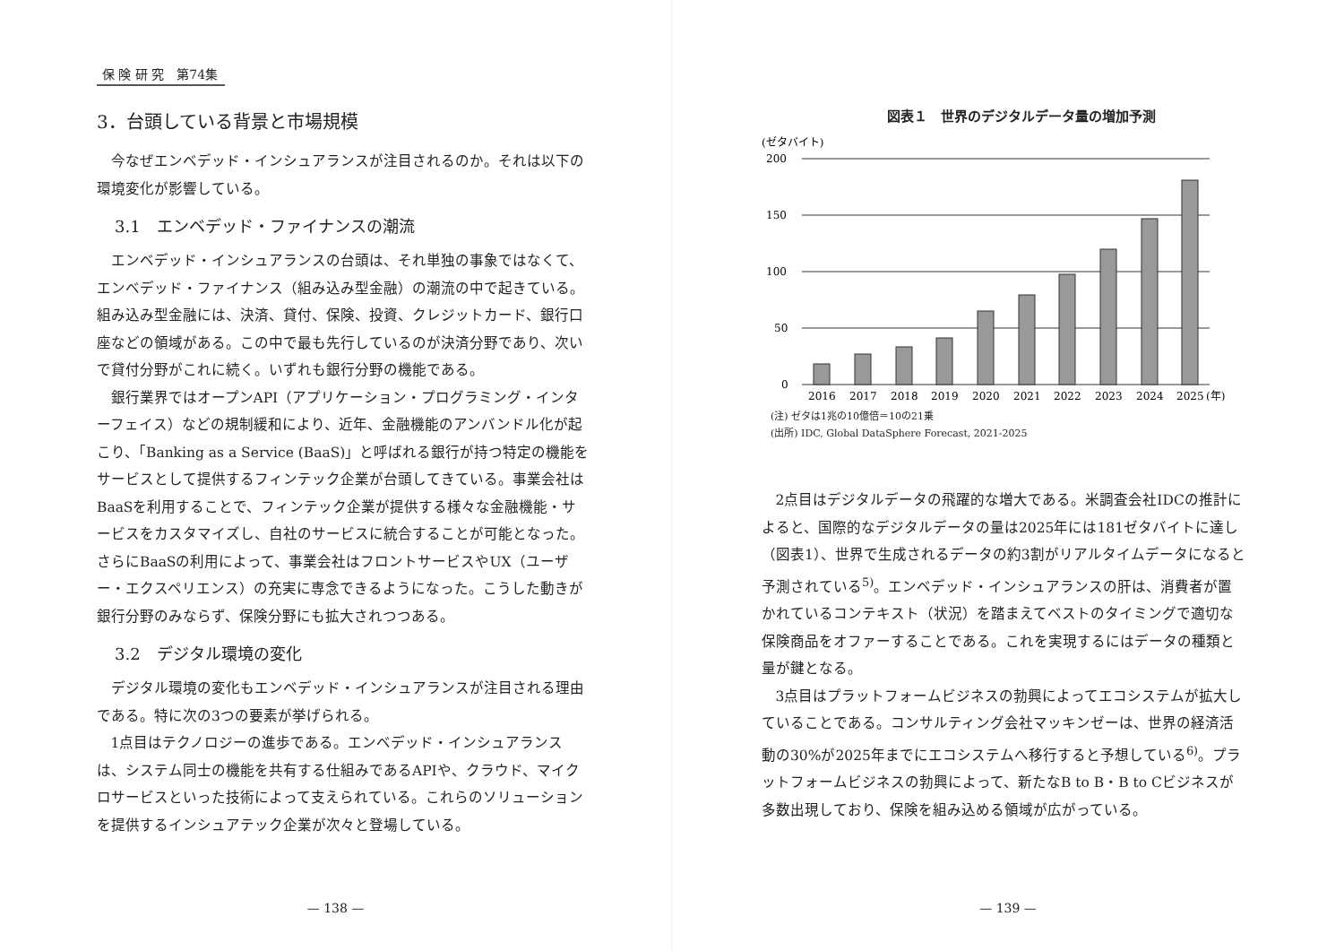保 険 研 究　第74集
3．台頭している背景と市場規模
今なぜエンベデッド・インシュアランスが注目されるのか。それは以下の環境変化が影響している。
3.1　エンベデッド・ファイナンスの潮流
エンベデッド・インシュアランスの台頭は、それ単独の事象ではなくて、エンベデッド・ファイナンス（組み込み型金融）の潮流の中で起きている。組み込み型金融には、決済、貸付、保険、投資、クレジットカード、銀行口座などの領域がある。この中で最も先行しているのが決済分野であり、次いで貸付分野がこれに続く。いずれも銀行分野の機能である。
銀行業界ではオープンAPI（アプリケーション・プログラミング・インターフェイス）などの規制緩和により、近年、金融機能のアンバンドル化が起こり、「Banking as a Service (BaaS)」と呼ばれる銀行が持つ特定の機能をサービスとして提供するフィンテック企業が台頭してきている。事業会社はBaaSを利用することで、フィンテック企業が提供する様々な金融機能・サービスをカスタマイズし、自社のサービスに統合することが可能となった。さらにBaaSの利用によって、事業会社はフロントサービスやUX（ユーザー・エクスペリエンス）の充実に専念できるようになった。こうした動きが銀行分野のみならず、保険分野にも拡大されつつある。
3.2　デジタル環境の変化
デジタル環境の変化もエンベデッド・インシュアランスが注目される理由である。特に次の3つの要素が挙げられる。
1点目はテクノロジーの進歩である。エンベデッド・インシュアランスは、システム同士の機能を共有する仕組みであるAPIや、クラウド、マイクロサービスといった技術によって支えられている。これらのソリューションを提供するインシュアテック企業が次々と登場している。
— 138 —
図表１　世界のデジタルデータ量の増加予測
(ゼタバイト)
200
150
100
50
0
2016
2017
2018
2019
2020
2021
2022
2023
2024
2025
(年)
(注) ゼタは1兆の10億倍＝10の21乗
(出所) IDC, Global DataSphere Forecast, 2021-2025
2点目はデジタルデータの飛躍的な増大である。米調査会社IDCの推計によると、国際的なデジタルデータの量は2025年には181ゼタバイトに達し（図表1）、世界で生成されるデータの約3割がリアルタイムデータになると予測されている<sup>5)</sup>。エンベデッド・インシュアランスの肝は、消費者が置かれているコンテキスト（状況）を踏まえてベストのタイミングで適切な保険商品をオファーすることである。これを実現するにはデータの種類と量が鍵となる。
3点目はプラットフォームビジネスの勃興によってエコシステムが拡大していることである。コンサルティング会社マッキンゼーは、世界の経済活動の30%が2025年までにエコシステムへ移行すると予想している<sup>6)</sup>。プラットフォームビジネスの勃興によって、新たなB to B・B to Cビジネスが多数出現しており、保険を組み込める領域が広がっている。
— 139 —